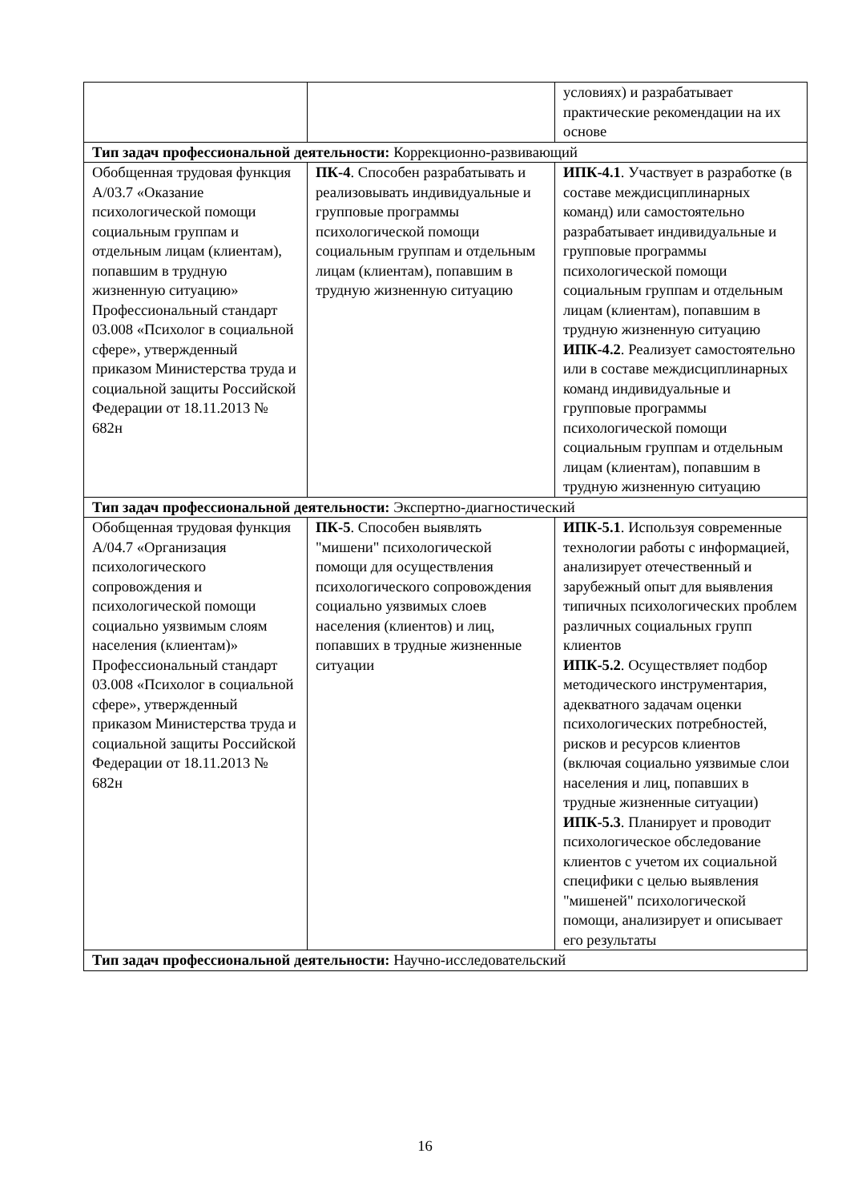| | | условиях) и разрабатывает практические рекомендации на их основе |
| Тип задач профессиональной деятельности: Коррекционно-развивающий | | |
| Обобщенная трудовая функция A/03.7 «Оказание психологической помощи социальным группам и отдельным лицам (клиентам), попавшим в трудную жизненную ситуацию» Профессиональный стандарт 03.008 «Психолог в социальной сфере», утвержденный приказом Министерства труда и социальной защиты Российской Федерации от 18.11.2013 № 682н | ПК-4 . Способен разрабатывать и реализовывать индивидуальные и групповые программы психологической помощи социальным группам и отдельным лицам (клиентам), попавшим в трудную жизненную ситуацию | ИПК-4.1 . Участвует в разработке (в составе междисциплинарных команд) или самостоятельно разрабатывает индивидуальные и групповые программы психологической помощи социальным группам и отдельным лицам (клиентам), попавшим в трудную жизненную ситуацию ИПК-4.2 . Реализует самостоятельно или в составе междисциплинарных команд индивидуальные и групповые программы психологической помощи социальным группам и отдельным лицам (клиентам), попавшим в трудную жизненную ситуацию |
| Тип задач профессиональной деятельности: Экспертно-диагностический | | |
| Обобщенная трудовая функция A/04.7 «Организация психологического сопровождения и психологической помощи социально уязвимым слоям населения (клиентам)» Профессиональный стандарт 03.008 «Психолог в социальной сфере», утвержденный приказом Министерства труда и социальной защиты Российской Федерации от 18.11.2013 № 682н | ПК-5 . Способен выявлять "мишени" психологической помощи для осуществления психологического сопровождения социально уязвимых слоев населения (клиентов) и лиц, попавших в трудные жизненные ситуации | ИПК-5.1 . Используя современные технологии работы с информацией, анализирует отечественный и зарубежный опыт для выявления типичных психологических проблем различных социальных групп клиентов ИПК-5.2 . Осуществляет подбор методического инструментария, адекватного задачам оценки психологических потребностей, рисков и ресурсов клиентов (включая социально уязвимые слои населения и лиц, попавших в трудные жизненные ситуации) ИПК-5.3 . Планирует и проводит психологическое обследование клиентов с учетом их социальной специфики с целью выявления "мишеней" психологической помощи, анализирует и описывает его результаты |
| Тип задач профессиональной деятельности: Научно-исследовательский | | |
16